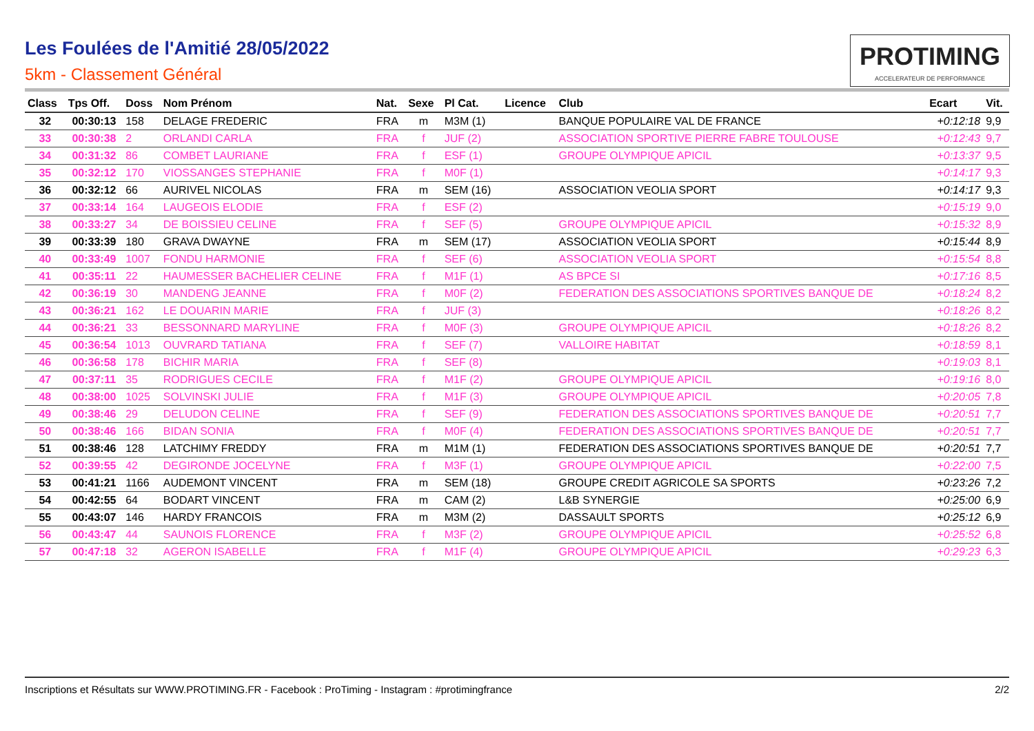Les Foulées de l'Amitié 28/05/2022
5km - Classement Général
PROTIMING
ACCELERATEUR DE PERFORMANCE
| Class | Tps Off. | Doss | Nom Prénom | Nat. | Sexe | Pl Cat. | Licence | Club | Ecart | Vit. |
| --- | --- | --- | --- | --- | --- | --- | --- | --- | --- | --- |
| 32 | 00:30:13 | 158 | DELAGE FREDERIC | FRA | m | M3M (1) | | BANQUE POPULAIRE VAL DE FRANCE | +0:12:18 | 9,9 |
| 33 | 00:30:38 | 2 | ORLANDI CARLA | FRA | f | JUF (2) | | ASSOCIATION SPORTIVE PIERRE FABRE TOULOUSE | +0:12:43 | 9,7 |
| 34 | 00:31:32 | 86 | COMBET LAURIANE | FRA | f | ESF (1) | | GROUPE OLYMPIQUE APICIL | +0:13:37 | 9,5 |
| 35 | 00:32:12 | 170 | VIOSSANGES STEPHANIE | FRA | f | M0F (1) | | | +0:14:17 | 9,3 |
| 36 | 00:32:12 | 66 | AURIVEL NICOLAS | FRA | m | SEM (16) | | ASSOCIATION VEOLIA SPORT | +0:14:17 | 9,3 |
| 37 | 00:33:14 | 164 | LAUGEOIS ELODIE | FRA | f | ESF (2) | | | +0:15:19 | 9,0 |
| 38 | 00:33:27 | 34 | DE BOISSIEU CELINE | FRA | f | SEF (5) | | GROUPE OLYMPIQUE APICIL | +0:15:32 | 8,9 |
| 39 | 00:33:39 | 180 | GRAVA DWAYNE | FRA | m | SEM (17) | | ASSOCIATION VEOLIA SPORT | +0:15:44 | 8,9 |
| 40 | 00:33:49 | 1007 | FONDU HARMONIE | FRA | f | SEF (6) | | ASSOCIATION VEOLIA SPORT | +0:15:54 | 8,8 |
| 41 | 00:35:11 | 22 | HAUMESSER BACHELIER CELINE | FRA | f | M1F (1) | | AS BPCE SI | +0:17:16 | 8,5 |
| 42 | 00:36:19 | 30 | MANDENG JEANNE | FRA | f | M0F (2) | | FEDERATION DES ASSOCIATIONS SPORTIVES BANQUE DE | +0:18:24 | 8,2 |
| 43 | 00:36:21 | 162 | LE DOUARIN MARIE | FRA | f | JUF (3) | | | +0:18:26 | 8,2 |
| 44 | 00:36:21 | 33 | BESSONNARD MARYLINE | FRA | f | M0F (3) | | GROUPE OLYMPIQUE APICIL | +0:18:26 | 8,2 |
| 45 | 00:36:54 | 1013 | OUVRARD TATIANA | FRA | f | SEF (7) | | VALLOIRE HABITAT | +0:18:59 | 8,1 |
| 46 | 00:36:58 | 178 | BICHIR MARIA | FRA | f | SEF (8) | | | +0:19:03 | 8,1 |
| 47 | 00:37:11 | 35 | RODRIGUES CECILE | FRA | f | M1F (2) | | GROUPE OLYMPIQUE APICIL | +0:19:16 | 8,0 |
| 48 | 00:38:00 | 1025 | SOLVINSKI JULIE | FRA | f | M1F (3) | | GROUPE OLYMPIQUE APICIL | +0:20:05 | 7,8 |
| 49 | 00:38:46 | 29 | DELUDON CELINE | FRA | f | SEF (9) | | FEDERATION DES ASSOCIATIONS SPORTIVES BANQUE DE | +0:20:51 | 7,7 |
| 50 | 00:38:46 | 166 | BIDAN SONIA | FRA | f | M0F (4) | | FEDERATION DES ASSOCIATIONS SPORTIVES BANQUE DE | +0:20:51 | 7,7 |
| 51 | 00:38:46 | 128 | LATCHIMY FREDDY | FRA | m | M1M (1) | | FEDERATION DES ASSOCIATIONS SPORTIVES BANQUE DE | +0:20:51 | 7,7 |
| 52 | 00:39:55 | 42 | DEGIRONDE JOCELYNE | FRA | f | M3F (1) | | GROUPE OLYMPIQUE APICIL | +0:22:00 | 7,5 |
| 53 | 00:41:21 | 1166 | AUDEMONT VINCENT | FRA | m | SEM (18) | | GROUPE CREDIT AGRICOLE SA SPORTS | +0:23:26 | 7,2 |
| 54 | 00:42:55 | 64 | BODART VINCENT | FRA | m | CAM (2) | | L&B SYNERGIE | +0:25:00 | 6,9 |
| 55 | 00:43:07 | 146 | HARDY FRANCOIS | FRA | m | M3M (2) | | DASSAULT SPORTS | +0:25:12 | 6,9 |
| 56 | 00:43:47 | 44 | SAUNOIS FLORENCE | FRA | f | M3F (2) | | GROUPE OLYMPIQUE APICIL | +0:25:52 | 6,8 |
| 57 | 00:47:18 | 32 | AGERON ISABELLE | FRA | f | M1F (4) | | GROUPE OLYMPIQUE APICIL | +0:29:23 | 6,3 |
Inscriptions et Résultats sur WWW.PROTIMING.FR - Facebook : ProTiming - Instagram : #protimingfrance 2/2